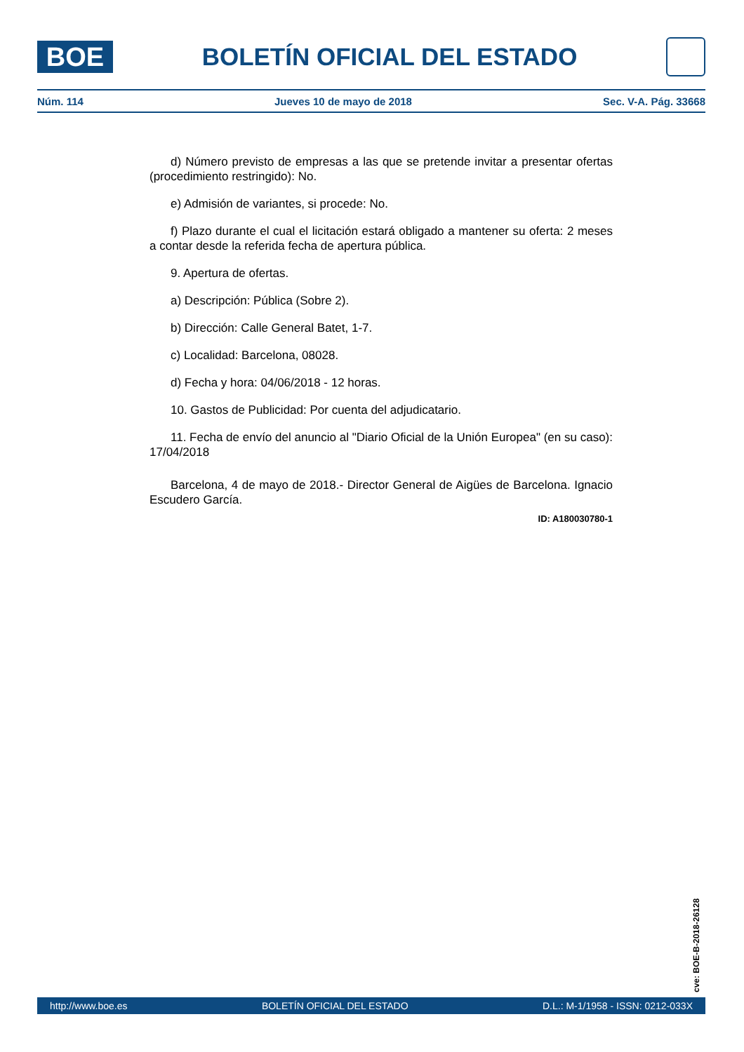BOE
BOLETÍN OFICIAL DEL ESTADO
Núm. 114 Jueves 10 de mayo de 2018 Sec. V-A. Pág. 33668
d) Número previsto de empresas a las que se pretende invitar a presentar ofertas (procedimiento restringido): No.
e) Admisión de variantes, si procede: No.
f) Plazo durante el cual el licitación estará obligado a mantener su oferta: 2 meses a contar desde la referida fecha de apertura pública.
9. Apertura de ofertas.
a) Descripción: Pública (Sobre 2).
b) Dirección: Calle General Batet, 1-7.
c) Localidad: Barcelona, 08028.
d) Fecha y hora: 04/06/2018 - 12 horas.
10. Gastos de Publicidad: Por cuenta del adjudicatario.
11. Fecha de envío del anuncio al "Diario Oficial de la Unión Europea" (en su caso): 17/04/2018
Barcelona, 4 de mayo de 2018.- Director General de Aigües de Barcelona. Ignacio Escudero García.
ID: A180030780-1
cve: BOE-B-2018-26128
http://www.boe.es BOLETÍN OFICIAL DEL ESTADO D.L.: M-1/1958 - ISSN: 0212-033X